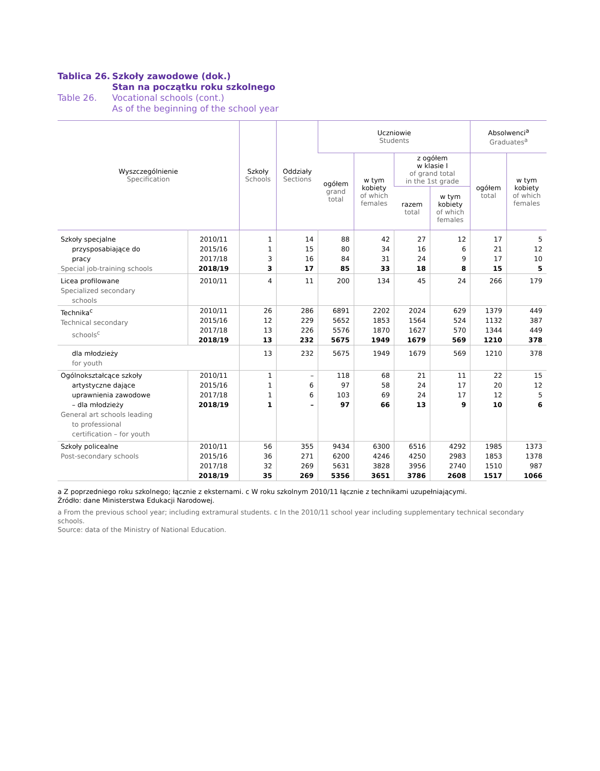Tablica 26. Szkoły zawodowe (dok.)
Stan na początku roku szkolnego Table 26. Vocational schools (cont.)
As of the beginning of the school year
| Wyszczególnienie Specification | | Szkoły Schools | Oddziały Sections | Uczniowie Students | | | | Absolwenci<sup>a</sup> Graduates<sup>a</sup> | |
| --- | --- | --- | --- | --- | --- | --- | --- | --- | --- |
| | | | | ogółem grand total | w tym kobiety of which females | z ogółem w klasie I of grand total in the 1st grade | | ogółem total | w tym kobiety of which females |
| | | | | | | razem total | w tym kobiety of which females | | |
| Szkoły specjalne przysposabiające do pracy Special job-training schools | 2010/11 | 1 | 14 | 88 | 42 | 27 | 12 | 17 | 5 |
| | 2015/16 | 1 | 15 | 80 | 34 | 16 | 6 | 21 | 12 |
| | 2017/18 | 3 | 16 | 84 | 31 | 24 | 9 | 17 | 10 |
| | 2018/19 | 3 | 17 | 85 | 33 | 18 | 8 | 15 | 5 |
| Licea profilowane Specialized secondary schools | 2010/11 | 4 | 11 | 200 | 134 | 45 | 24 | 266 | 179 |
| Technika<sup>c</sup> Technical secondary schools<sup>c</sup> | 2010/11 | 26 | 286 | 6891 | 2202 | 2024 | 629 | 1379 | 449 |
| | 2015/16 | 12 | 229 | 5652 | 1853 | 1564 | 524 | 1132 | 387 |
| | 2017/18 | 13 | 226 | 5576 | 1870 | 1627 | 570 | 1344 | 449 |
| | 2018/19 | 13 | 232 | 5675 | 1949 | 1679 | 569 | 1210 | 378 |
| dla młodzieży for youth | | 13 | 232 | 5675 | 1949 | 1679 | 569 | 1210 | 378 |
| Ogólnokształcące szkoły artystyczne dające uprawnienia zawodowe – dla młodzieży General art schools leading to professional certification – for youth | 2010/11 | 1 | – | 118 | 68 | 21 | 11 | 22 | 15 |
| | 2015/16 | 1 | 6 | 97 | 58 | 24 | 17 | 20 | 12 |
| | 2017/18 | 1 | 6 | 103 | 69 | 24 | 17 | 12 | 5 |
| | 2018/19 | 1 | – | 97 | 66 | 13 | 9 | 10 | 6 |
| Szkoły policealne Post-secondary schools | 2010/11 | 56 | 355 | 9434 | 6300 | 6516 | 4292 | 1985 | 1373 |
| | 2015/16 | 36 | 271 | 6200 | 4246 | 4250 | 2983 | 1853 | 1378 |
| | 2017/18 | 32 | 269 | 5631 | 3828 | 3956 | 2740 | 1510 | 987 |
| | 2018/19 | 35 | 269 | 5356 | 3651 | 3786 | 2608 | 1517 | 1066 |
a Z poprzedniego roku szkolnego; łącznie z eksternami. c W roku szkolnym 2010/11 łącznie z technikami uzupełniającymi.
Źródło: dane Ministerstwa Edukacji Narodowej.
a From the previous school year; including extramural students. c In the 2010/11 school year including supplementary technical secondary schools.
Source: data of the Ministry of National Education.